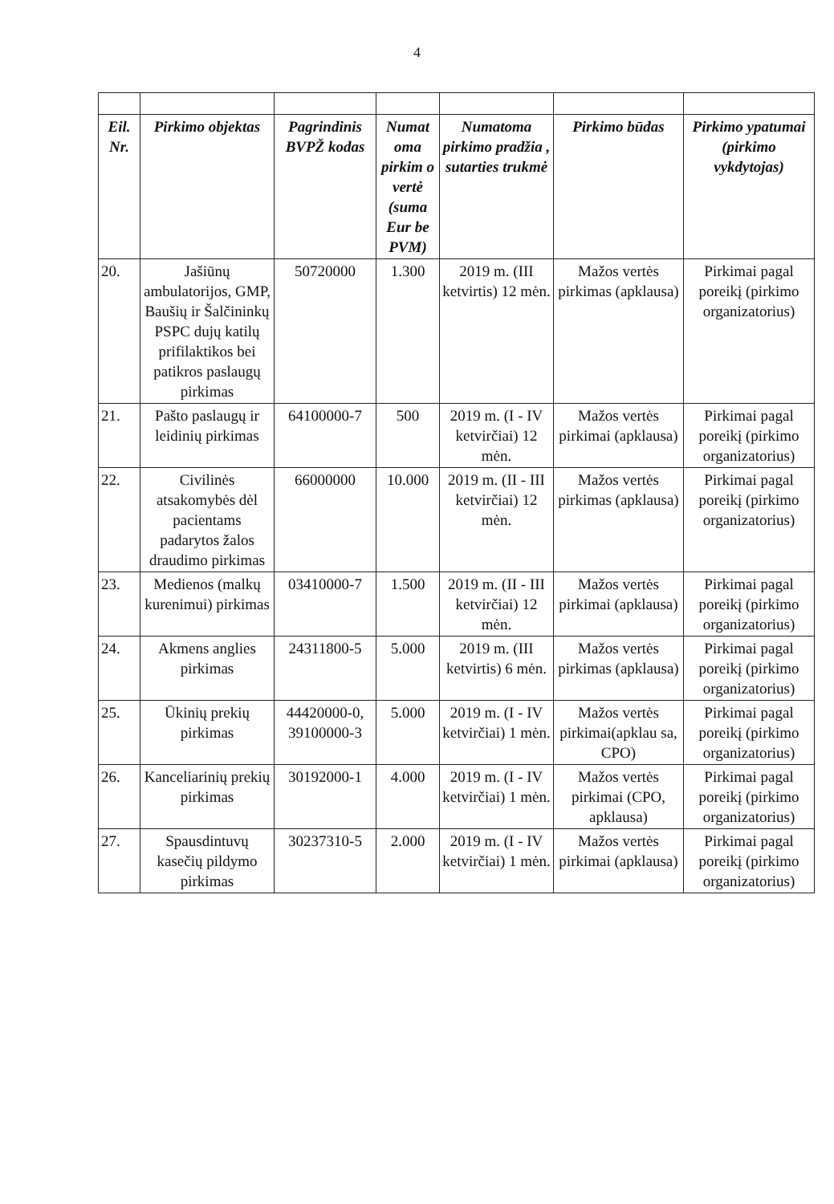4
| Eil. Nr. | Pirkimo objektas | Pagrindinis BVPŽ kodas | Numat oma pirkim o vertė (suma Eur be PVM) | Numatoma pirkimo pradžia , sutarties trukmė | Pirkimo būdas | Pirkimo ypatumai (pirkimo vykdytojas) |
| --- | --- | --- | --- | --- | --- | --- |
| 20. | Jašiūnų ambulatorijos, GMP, Baušių ir Šalčininkų PSPC dujų katilų prifilaktikos bei patikros paslaugų pirkimas | 50720000 | 1.300 | 2019 m. (III ketvirtis) 12 mėn. | Mažos vertės pirkimas (apklausa) | Pirkimai pagal poreikį (pirkimo organizatorius) |
| 21. | Pašto paslaugų ir leidinių pirkimas | 64100000-7 | 500 | 2019 m. (I - IV ketvirčiai) 12 mėn. | Mažos vertės pirkimai (apklausa) | Pirkimai pagal poreikį (pirkimo organizatorius) |
| 22. | Civilinės atsakomybės dėl pacientams padarytos žalos draudimo pirkimas | 66000000 | 10.000 | 2019 m. (II - III ketvirčiai) 12 mėn. | Mažos vertės pirkimas (apklausa) | Pirkimai pagal poreikį (pirkimo organizatorius) |
| 23. | Medienos (malkų kurenimui) pirkimas | 03410000-7 | 1.500 | 2019 m. (II - III ketvirčiai) 12 mėn. | Mažos vertės pirkimai (apklausa) | Pirkimai pagal poreikį (pirkimo organizatorius) |
| 24. | Akmens anglies pirkimas | 24311800-5 | 5.000 | 2019 m. (III ketvirtis) 6 mėn. | Mažos vertės pirkimas (apklausa) | Pirkimai pagal poreikį (pirkimo organizatorius) |
| 25. | Ūkinių prekių pirkimas | 44420000-0, 39100000-3 | 5.000 | 2019 m. (I - IV ketvirčiai) 1 mėn. | Mažos vertės pirkimai(apklau sa, CPO) | Pirkimai pagal poreikį (pirkimo organizatorius) |
| 26. | Kanceliarinių prekių pirkimas | 30192000-1 | 4.000 | 2019 m. (I - IV ketvirčiai) 1 mėn. | Mažos vertės pirkimai (CPO, apklausa) | Pirkimai pagal poreikį (pirkimo organizatorius) |
| 27. | Spausdintuvų kasečių pildymo pirkimas | 30237310-5 | 2.000 | 2019 m. (I - IV ketvirčiai) 1 mėn. | Mažos vertės pirkimai (apklausa) | Pirkimai pagal poreikį (pirkimo organizatorius) |